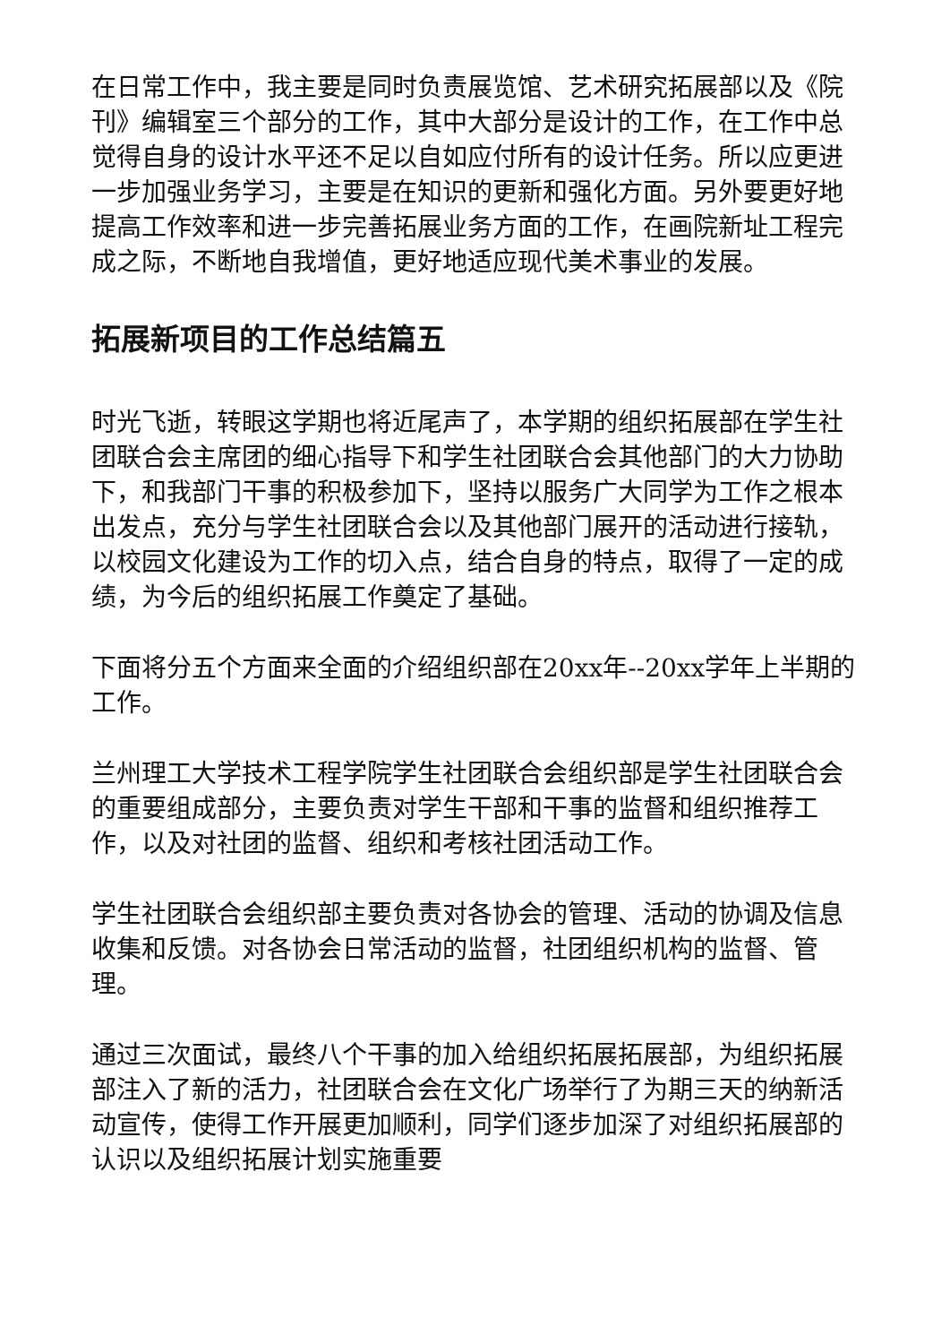在日常工作中，我主要是同时负责展览馆、艺术研究拓展部以及《院刊》编辑室三个部分的工作，其中大部分是设计的工作，在工作中总觉得自身的设计水平还不足以自如应付所有的设计任务。所以应更进一步加强业务学习，主要是在知识的更新和强化方面。另外要更好地提高工作效率和进一步完善拓展业务方面的工作，在画院新址工程完成之际，不断地自我增值，更好地适应现代美术事业的发展。
拓展新项目的工作总结篇五
时光飞逝，转眼这学期也将近尾声了，本学期的组织拓展部在学生社团联合会主席团的细心指导下和学生社团联合会其他部门的大力协助下，和我部门干事的积极参加下，坚持以服务广大同学为工作之根本出发点，充分与学生社团联合会以及其他部门展开的活动进行接轨，以校园文化建设为工作的切入点，结合自身的特点，取得了一定的成绩，为今后的组织拓展工作奠定了基础。
下面将分五个方面来全面的介绍组织部在20xx年--20xx学年上半期的工作。
兰州理工大学技术工程学院学生社团联合会组织部是学生社团联合会的重要组成部分，主要负责对学生干部和干事的监督和组织推荐工作，以及对社团的监督、组织和考核社团活动工作。
学生社团联合会组织部主要负责对各协会的管理、活动的协调及信息收集和反馈。对各协会日常活动的监督，社团组织机构的监督、管理。
通过三次面试，最终八个干事的加入给组织拓展拓展部，为组织拓展部注入了新的活力，社团联合会在文化广场举行了为期三天的纳新活动宣传，使得工作开展更加顺利，同学们逐步加深了对组织拓展部的认识以及组织拓展计划实施重要